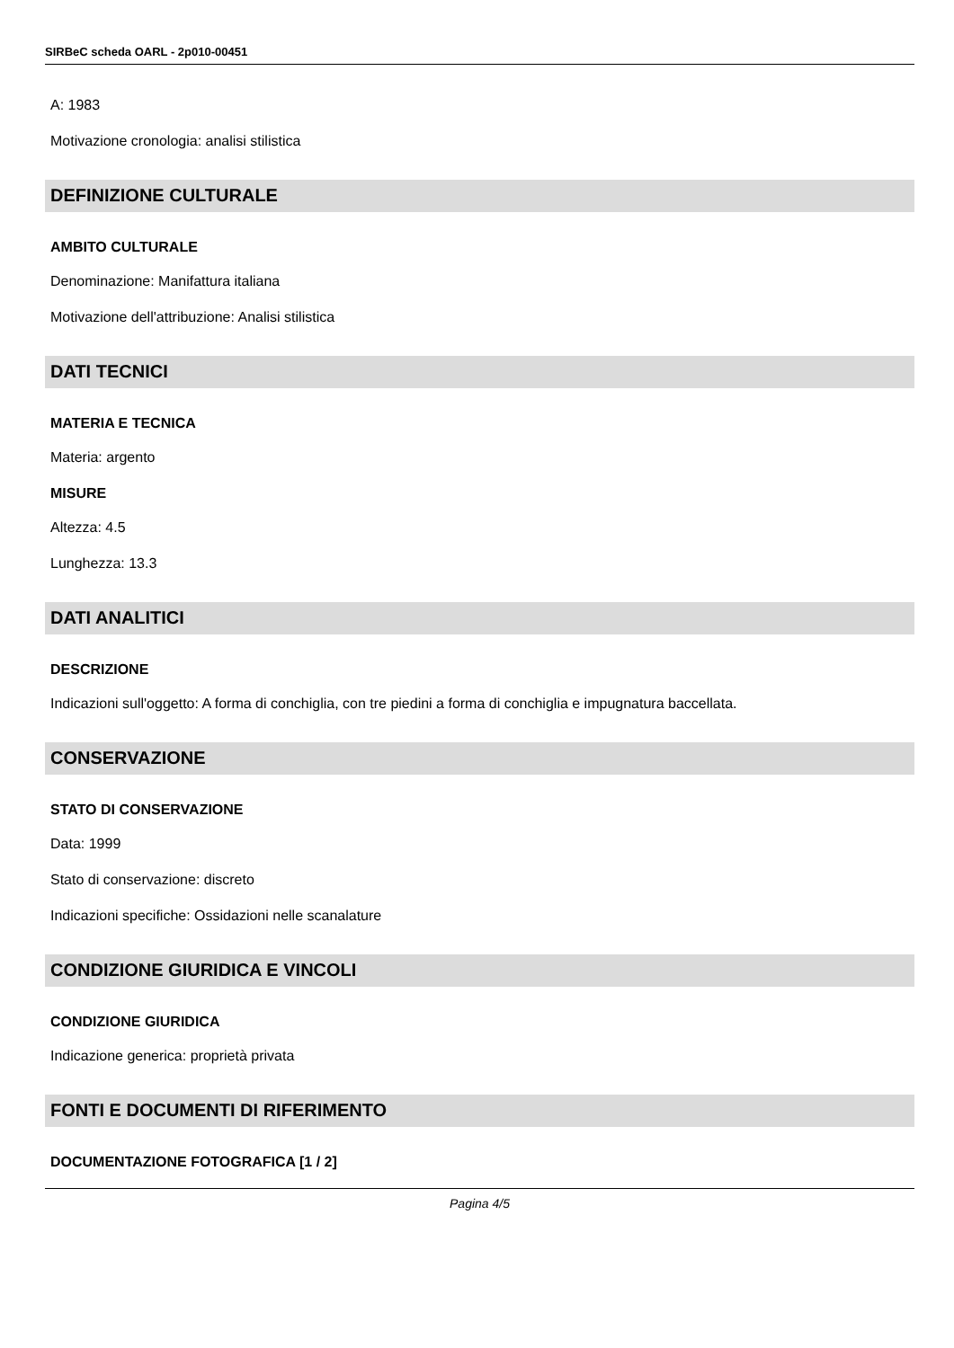SIRBeC scheda OARL - 2p010-00451
A: 1983
Motivazione cronologia: analisi stilistica
DEFINIZIONE CULTURALE
AMBITO CULTURALE
Denominazione: Manifattura italiana
Motivazione dell'attribuzione: Analisi stilistica
DATI TECNICI
MATERIA E TECNICA
Materia: argento
MISURE
Altezza: 4.5
Lunghezza: 13.3
DATI ANALITICI
DESCRIZIONE
Indicazioni sull'oggetto: A forma di conchiglia, con tre piedini a forma di conchiglia e impugnatura baccellata.
CONSERVAZIONE
STATO DI CONSERVAZIONE
Data: 1999
Stato di conservazione: discreto
Indicazioni specifiche: Ossidazioni nelle scanalature
CONDIZIONE GIURIDICA E VINCOLI
CONDIZIONE GIURIDICA
Indicazione generica: proprietà privata
FONTI E DOCUMENTI DI RIFERIMENTO
DOCUMENTAZIONE FOTOGRAFICA [1 / 2]
Pagina 4/5